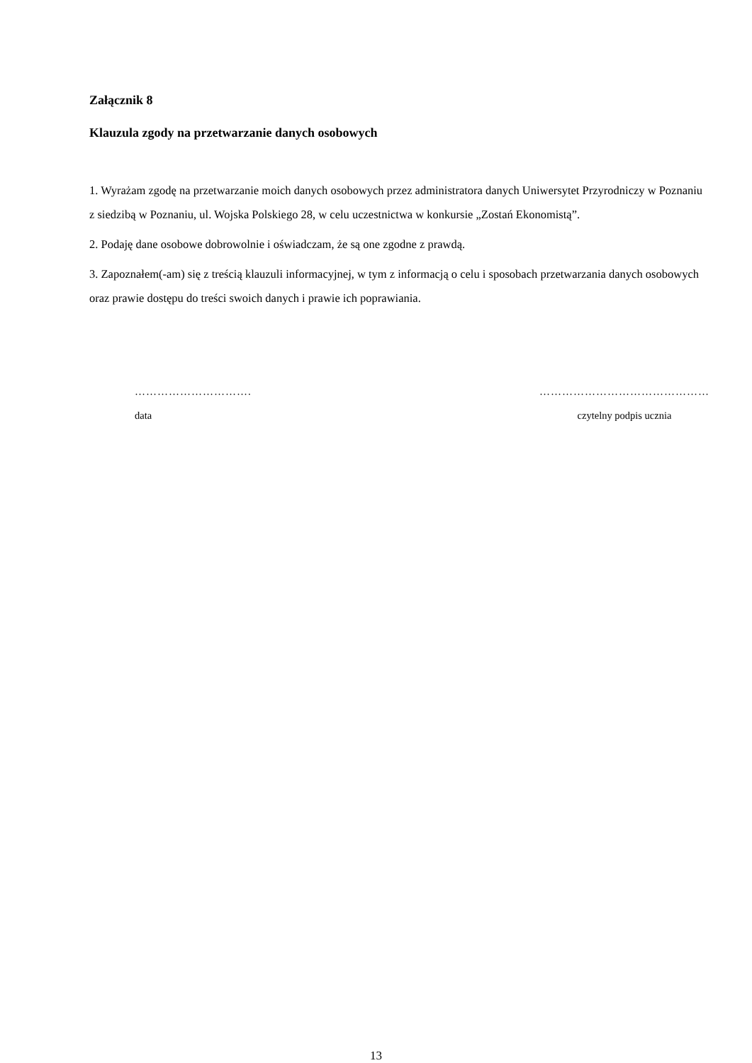Załącznik 8
Klauzula zgody na przetwarzanie danych osobowych
1. Wyrażam zgodę na przetwarzanie moich danych osobowych przez administratora danych Uniwersytet Przyrodniczy w Poznaniu z siedzibą w Poznaniu, ul. Wojska Polskiego 28, w celu uczestnictwa w konkursie „Zostań Ekonomistą”.
2. Podaję dane osobowe dobrowolnie i oświadczam, że są one zgodne z prawdą.
3. Zapoznałem(-am) się z treścią klauzuli informacyjnej, w tym z informacją o celu i sposobach przetwarzania danych osobowych oraz prawie dostępu do treści swoich danych i prawie ich poprawiania.
………………………….
data
………………………………………
czytelny podpis ucznia
13